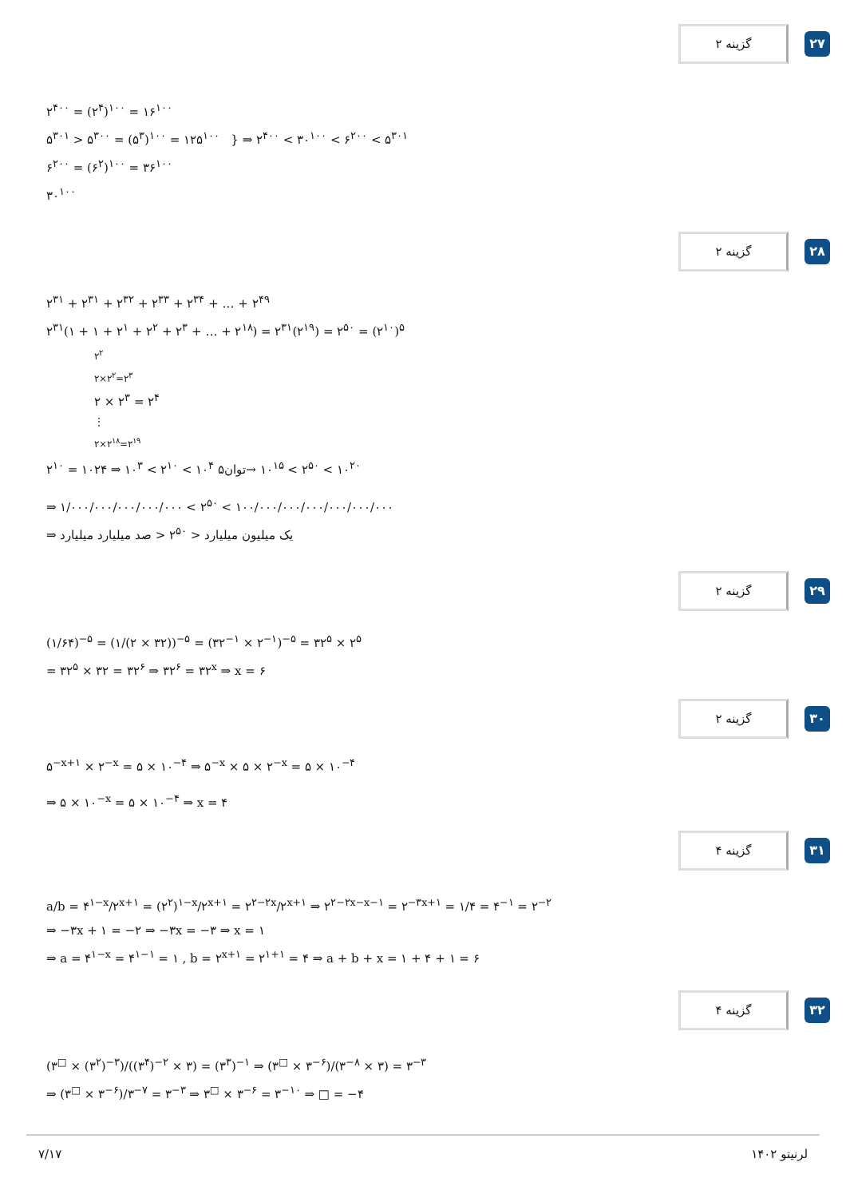گزینه ۲
۲۷
۲<sup>۴۰۰</sup> = (۲<sup>۴</sup>)<sup>۱۰۰</sup> = ۱۶<sup>۱۰۰</sup>
۵<sup>۳۰۱</sup> > ۵<sup>۳۰۰</sup> = (۵<sup>۳</sup>)<sup>۱۰۰</sup> = ۱۲۵<sup>۱۰۰</sup> } ⇒ ۲<sup>۴۰۰</sup> < ۳۰<sup>۱۰۰</sup> < ۶<sup>۲۰۰</sup> < ۵<sup>۳۰۱</sup>
۶<sup>۲۰۰</sup> = (۶<sup>۲</sup>)<sup>۱۰۰</sup> = ۳۶<sup>۱۰۰</sup>
۳۰<sup>۱۰۰</sup>
گزینه ۲
۲۸
۲<sup>۳۱</sup> + ۲<sup>۳۱</sup> + ۲<sup>۳۲</sup> + ۲<sup>۳۳</sup> + ۲<sup>۳۴</sup> + … + ۲<sup>۴۹</sup>
۲<sup>۳۱</sup>(۱ + ۱ + ۲<sup>۱</sup> + ۲<sup>۲</sup> + ۲<sup>۳</sup> + … + ۲<sup>۱۸</sup>) = ۲<sup>۳۱</sup>(۲<sup>۱۹</sup>) = ۲<sup>۵۰</sup> = (۲<sup>۱۰</sup>)<sup>۵</sup>
۲<sup>۲</sup>
۲×۲<sup>۲</sup>=۲<sup>۳</sup>
۲ × ۲<sup>۳</sup> = ۲<sup>۴</sup>
⋮
۲×۲<sup>۱۸</sup>=۲<sup>۱۹</sup>
۲<sup>۱۰</sup> = ۱۰۲۴ ⇒ ۱۰<sup>۳</sup> < ۲<sup>۱۰</sup> < ۱۰<sup>۴</sup> توان۵→ ۱۰<sup>۱۵</sup> < ۲<sup>۵۰</sup> < ۱۰<sup>۲۰</sup>
⇒ ۱/۰۰۰/۰۰۰/۰۰۰/۰۰۰/۰۰۰ < ۲<sup>۵۰</sup> < ۱۰۰/۰۰۰/۰۰۰/۰۰۰/۰۰۰/۰۰۰/۰۰۰
⇒ یک میلیون میلیارد < ۲<sup>۵۰</sup> < صد میلیارد میلیارد
گزینه ۲
۲۹
(۱/۶۴)<sup>−۵</sup> = (۱/(۲ × ۳۲))<sup>−۵</sup> = (۳۲<sup>−۱</sup> × ۲<sup>−۱</sup>)<sup>−۵</sup> = ۳۲<sup>۵</sup> × ۲<sup>۵</sup>
= ۳۲<sup>۵</sup> × ۳۲ = ۳۲<sup>۶</sup> ⇒ ۳۲<sup>۶</sup> = ۳۲<sup>x</sup> ⇒ x = ۶
گزینه ۲
۳۰
۵<sup>−x+۱</sup> × ۲<sup>−x</sup> = ۵ × ۱۰<sup>−۴</sup> ⇒ ۵<sup>−x</sup> × ۵ × ۲<sup>−x</sup> = ۵ × ۱۰<sup>−۴</sup>
⇒ ۵ × ۱۰<sup>−x</sup> = ۵ × ۱۰<sup>−۴</sup> ⇒ x = ۴
گزینه ۴
۳۱
a/b = ۴<sup>۱−x</sup>/۲<sup>x+۱</sup> = (۲<sup>۲</sup>)<sup>۱−x</sup>/۲<sup>x+۱</sup> = ۲<sup>۲−۲x</sup>/۲<sup>x+۱</sup> ⇒ ۲<sup>۲−۲x−x−۱</sup> = ۲<sup>−۳x+۱</sup> = ۱/۴ = ۴<sup>−۱</sup> = ۲<sup>−۲</sup>
⇒ −۳x + ۱ = −۲ ⇒ −۳x = −۳ ⇒ x = ۱
⇒ a = ۴<sup>۱−x</sup> = ۴<sup>۱−۱</sup> = ۱ , b = ۲<sup>x+۱</sup> = ۲<sup>۱+۱</sup> = ۴ ⇒ a + b + x = ۱ + ۴ + ۱ = ۶
گزینه ۴
۳۲
(۳<sup>□</sup> × (۳<sup>۲</sup>)<sup>−۳</sup>)/((۳<sup>۴</sup>)<sup>−۲</sup> × ۳) = (۳<sup>۳</sup>)<sup>−۱</sup> ⇒ (۳<sup>□</sup> × ۳<sup>−۶</sup>)/(۳<sup>−۸</sup> × ۳) = ۳<sup>−۳</sup>
⇒ (۳<sup>□</sup> × ۳<sup>−۶</sup>)/۳<sup>−۷</sup> = ۳<sup>−۳</sup> ⇒ ۳<sup>□</sup> × ۳<sup>−۶</sup> = ۳<sup>−۱۰</sup> ⇒ □ = −۴
۷/۱۷ لرنیتو ۱۴۰۲